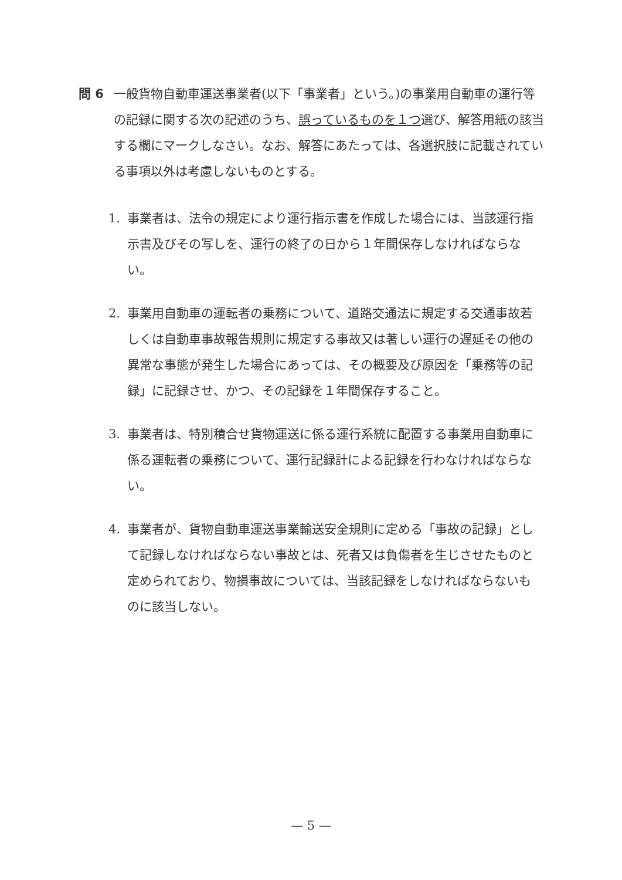問 6 一般貨物自動車運送事業者(以下「事業者」という。)の事業用自動車の運行等の記録に関する次の記述のうち、誤っているものを１つ選び、解答用紙の該当する欄にマークしなさい。なお、解答にあたっては、各選択肢に記載されている事項以外は考慮しないものとする。
1. 事業者は、法令の規定により運行指示書を作成した場合には、当該運行指示書及びその写しを、運行の終了の日から１年間保存しなければならない。
2. 事業用自動車の運転者の乗務について、道路交通法に規定する交通事故若しくは自動車事故報告規則に規定する事故又は著しい運行の遅延その他の異常な事態が発生した場合にあっては、その概要及び原因を「乗務等の記録」に記録させ、かつ、その記録を１年間保存すること。
3. 事業者は、特別積合せ貨物運送に係る運行系統に配置する事業用自動車に係る運転者の乗務について、運行記録計による記録を行わなければならない。
4. 事業者が、貨物自動車運送事業輸送安全規則に定める「事故の記録」として記録しなければならない事故とは、死者又は負傷者を生じさせたものと定められており、物損事故については、当該記録をしなければならないものに該当しない。
— 5 —